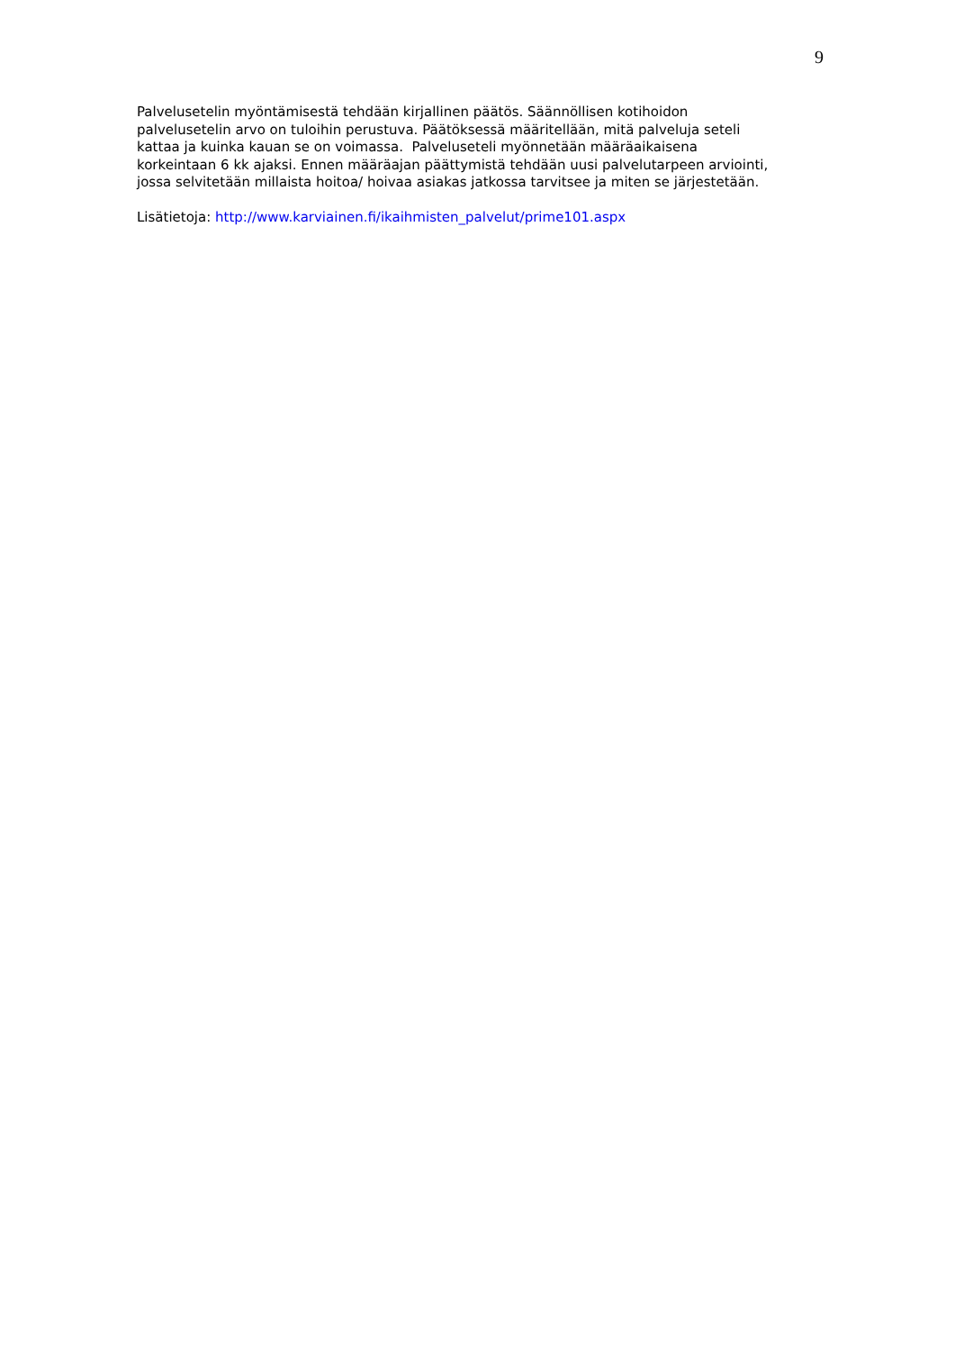9
Palvelusetelin myöntämisestä tehdään kirjallinen päätös. Säännöllisen kotihoidon
palvelusetelin arvo on tuloihin perustuva. Päätöksessä määritellään, mitä palveluja seteli
kattaa ja kuinka kauan se on voimassa. Palveluseteli myönnetään määräaikaisena
korkeintaan 6 kk ajaksi. Ennen määräajan päättymistä tehdään uusi palvelutarpeen arviointi,
jossa selvitetään millaista hoitoa/ hoivaa asiakas jatkossa tarvitsee ja miten se järjestetään.
Lisätietoja: http://www.karviainen.fi/ikaihmisten_palvelut/prime101.aspx